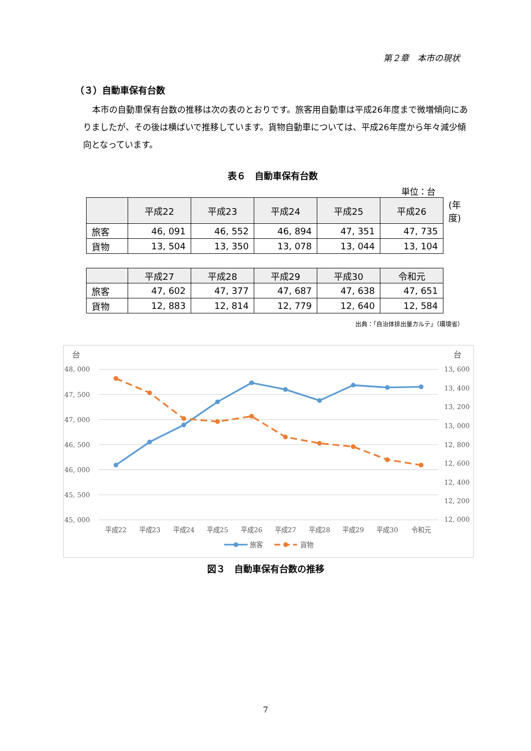第２章　本市の現状
（３）自動車保有台数
本市の自動車保有台数の推移は次の表のとおりです。旅客用自動車は平成26年度まで微増傾向にありましたが、その後は横ばいで推移しています。貨物自動車については、平成26年度から年々減少傾向となっています。
表６　自動車保有台数
単位：台
| | 平成22 | 平成23 | 平成24 | 平成25 | 平成26 | (年度) |
| --- | --- | --- | --- | --- | --- | --- |
| 旅客 | 46, 091 | 46, 552 | 46, 894 | 47, 351 | 47, 735 | |
| 貨物 | 13, 504 | 13, 350 | 13, 078 | 13, 044 | 13, 104 | |
| | 平成27 | 平成28 | 平成29 | 平成30 | 令和元 |
| --- | --- | --- | --- | --- | --- |
| 旅客 | 47, 602 | 47, 377 | 47, 687 | 47, 638 | 47, 651 |
| 貨物 | 12, 883 | 12, 814 | 12, 779 | 12, 640 | 12, 584 |
出典：「自治体排出量カルテ」（環境省）
台
台
48, 000
47, 500
47, 000
46, 500
46, 000
45, 500
45, 000
13, 600
13, 400
13, 200
13, 000
12, 800
12, 600
12, 400
12, 200
12, 000
平成22
平成23
平成24
平成25
平成26
平成27
平成28
平成29
平成30
令和元
旅客
貨物
図３　自動車保有台数の推移
7